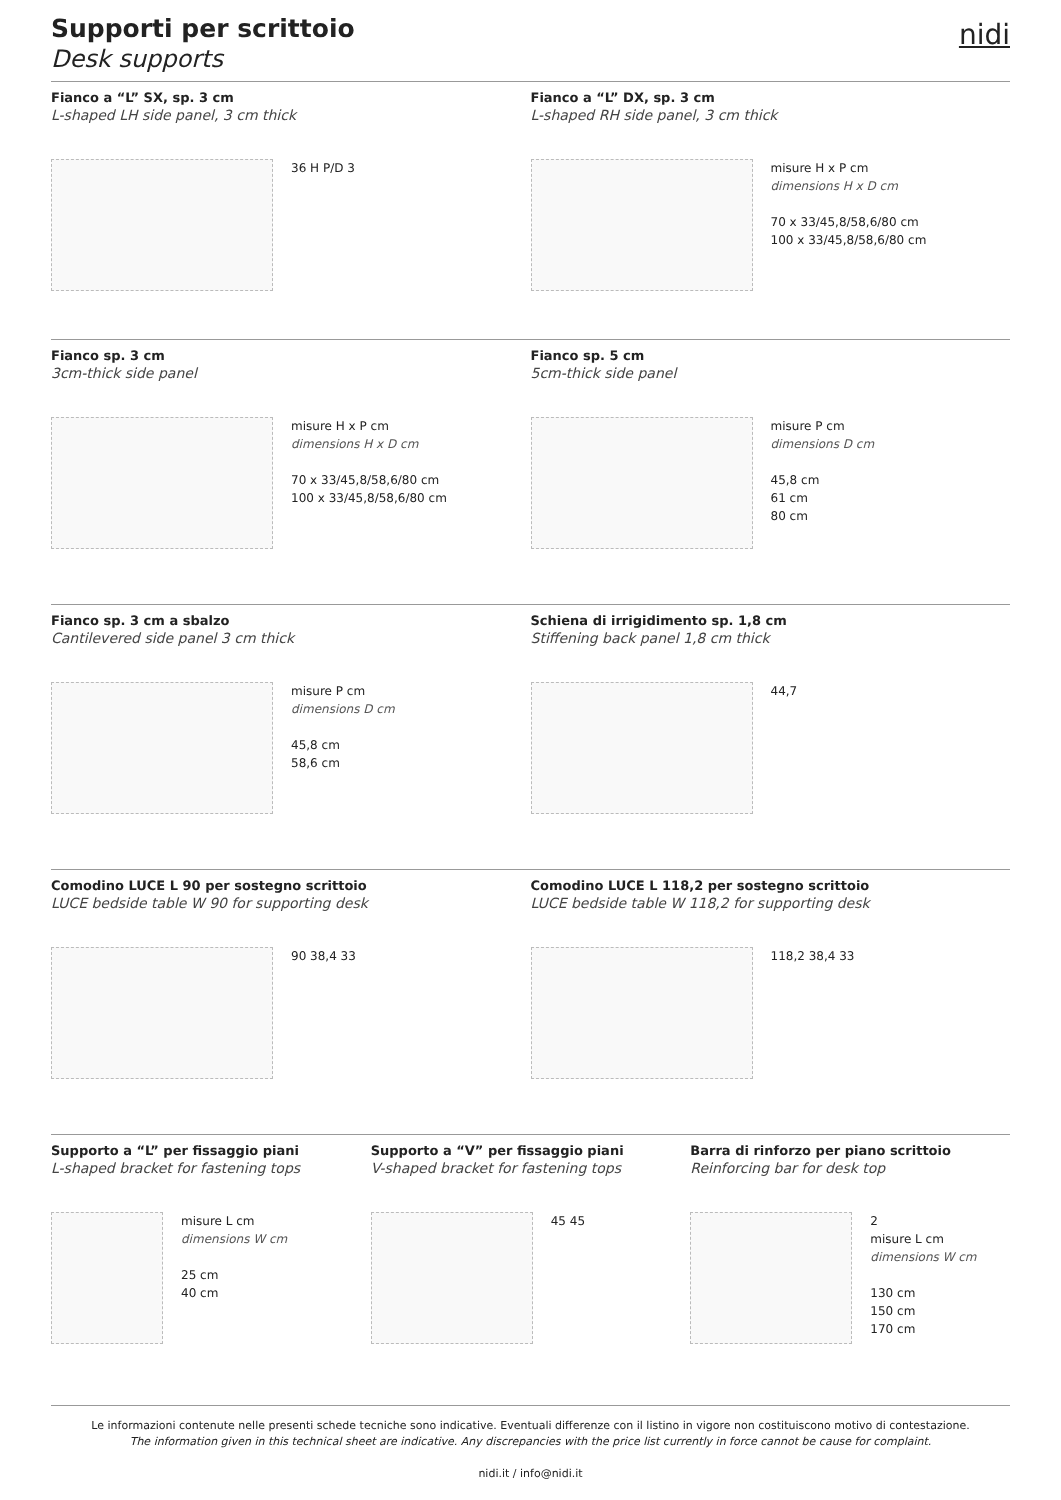nidi
Supporti per scrittoio
Desk supports
Fianco a “L” SX, sp. 3 cm
L-shaped LH side panel, 3 cm thick
36 H P/D 3
Fianco a “L” DX, sp. 3 cm
L-shaped RH side panel, 3 cm thick
misure H x P cm
dimensions H x D cm
70 x 33/45,8/58,6/80 cm
100 x 33/45,8/58,6/80 cm
Fianco sp. 3 cm
3cm-thick side panel
misure H x P cm
dimensions H x D cm
70 x 33/45,8/58,6/80 cm
100 x 33/45,8/58,6/80 cm
Fianco sp. 5 cm
5cm-thick side panel
misure P cm
dimensions D cm
45,8 cm
61 cm
80 cm
Fianco sp. 3 cm a sbalzo
Cantilevered side panel 3 cm thick
misure P cm
dimensions D cm
45,8 cm
58,6 cm
Schiena di irrigidimento sp. 1,8 cm
Stiffening back panel 1,8 cm thick
44,7
Comodino LUCE L 90 per sostegno scrittoio
LUCE bedside table W 90 for supporting desk
90 38,4 33
Comodino LUCE L 118,2 per sostegno scrittoio
LUCE bedside table W 118,2 for supporting desk
118,2 38,4 33
Supporto a “L” per fissaggio piani
L-shaped bracket for fastening tops
misure L cm
dimensions W cm
25 cm
40 cm
Supporto a “V” per fissaggio piani
V-shaped bracket for fastening tops
45 45
Barra di rinforzo per piano scrittoio
Reinforcing bar for desk top
2
misure L cm
dimensions W cm
130 cm
150 cm
170 cm
Le informazioni contenute nelle presenti schede tecniche sono indicative. Eventuali differenze con il listino in vigore non costituiscono motivo di contestazione.
The information given in this technical sheet are indicative. Any discrepancies with the price list currently in force cannot be cause for complaint.
nidi.it / info@nidi.it